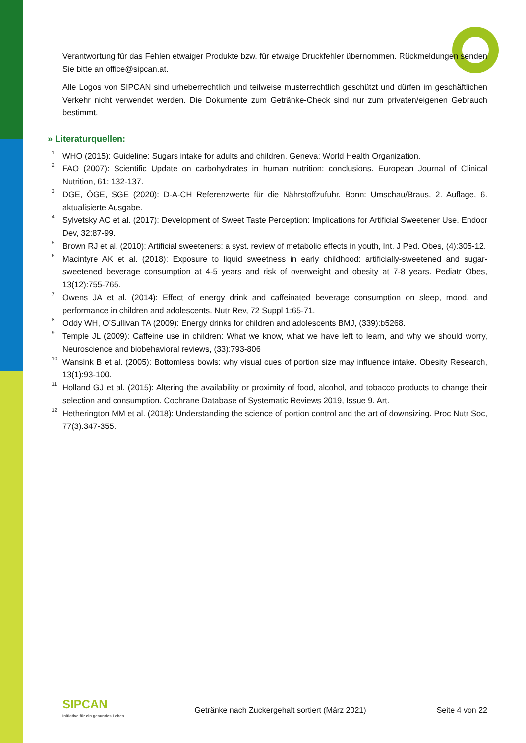Verantwortung für das Fehlen etwaiger Produkte bzw. für etwaige Druckfehler übernommen. Rückmeldungen senden Sie bitte an office@sipcan.at.
Alle Logos von SIPCAN sind urheberrechtlich und teilweise musterrechtlich geschützt und dürfen im geschäftlichen Verkehr nicht verwendet werden. Die Dokumente zum Getränke-Check sind nur zum privaten/eigenen Gebrauch bestimmt.
» Literaturquellen:
<sup>1</sup> WHO (2015): Guideline: Sugars intake for adults and children. Geneva: World Health Organization.
<sup>2</sup> FAO (2007): Scientific Update on carbohydrates in human nutrition: conclusions. European Journal of Clinical Nutrition, 61: 132-137.
<sup>3</sup> DGE, ÖGE, SGE (2020): D-A-CH Referenzwerte für die Nährstoffzufuhr. Bonn: Umschau/Braus, 2. Auflage, 6. aktualisierte Ausgabe.
<sup>4</sup> Sylvetsky AC et al. (2017): Development of Sweet Taste Perception: Implications for Artificial Sweetener Use. Endocr Dev, 32:87-99.
<sup>5</sup> Brown RJ et al. (2010): Artificial sweeteners: a syst. review of metabolic effects in youth, Int. J Ped. Obes, (4):305-12.
<sup>6</sup> Macintyre AK et al. (2018): Exposure to liquid sweetness in early childhood: artificially-sweetened and sugar-sweetened beverage consumption at 4-5 years and risk of overweight and obesity at 7-8 years. Pediatr Obes, 13(12):755-765.
<sup>7</sup> Owens JA et al. (2014): Effect of energy drink and caffeinated beverage consumption on sleep, mood, and performance in children and adolescents. Nutr Rev, 72 Suppl 1:65-71.
<sup>8</sup> Oddy WH, O’Sullivan TA (2009): Energy drinks for children and adolescents BMJ, (339):b5268.
<sup>9</sup> Temple JL (2009): Caffeine use in children: What we know, what we have left to learn, and why we should worry, Neuroscience and biobehavioral reviews, (33):793-806
<sup>10</sup> Wansink B et al. (2005): Bottomless bowls: why visual cues of portion size may influence intake. Obesity Research, 13(1):93-100.
<sup>11</sup> Holland GJ et al. (2015): Altering the availability or proximity of food, alcohol, and tobacco products to change their selection and consumption. Cochrane Database of Systematic Reviews 2019, Issue 9. Art.
<sup>12</sup> Hetherington MM et al. (2018): Understanding the science of portion control and the art of downsizing. Proc Nutr Soc, 77(3):347-355.
SIPCAN
Initiative für ein gesundes Leben
Getränke nach Zuckergehalt sortiert (März 2021)
Seite 4 von 22